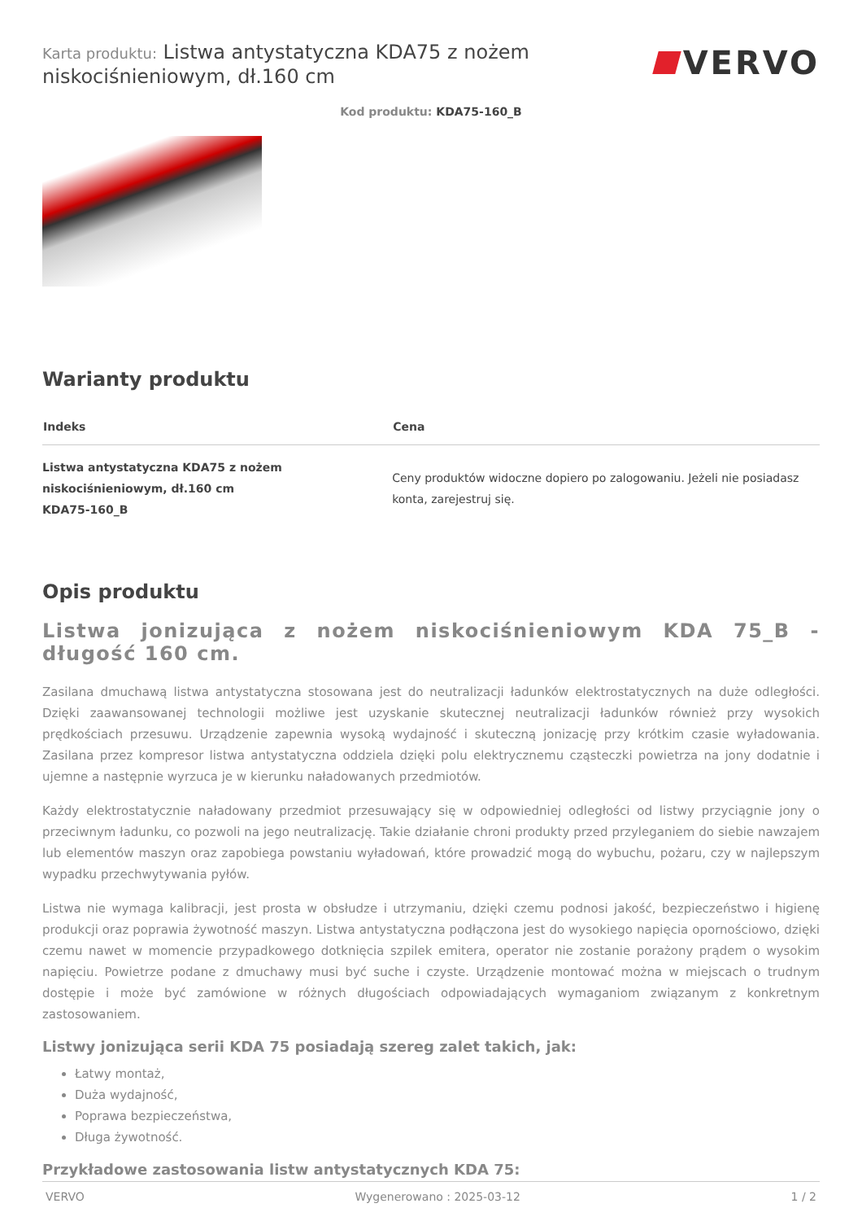Karta produktu: Listwa antystatyczna KDA75 z nożem niskociśnieniowym, dł.160 cm
VERVO
Kod produktu: KDA75-160_B
Warianty produktu
| Indeks | Cena |
| --- | --- |
| Listwa antystatyczna KDA75 z nożem niskociśnieniowym, dł.160 cm KDA75-160_B | Ceny produktów widoczne dopiero po zalogowaniu. Jeżeli nie posiadasz konta, zarejestruj się. |
Opis produktu
Listwa jonizująca z nożem niskociśnieniowym KDA 75_B - długość 160 cm.
Zasilana dmuchawą listwa antystatyczna stosowana jest do neutralizacji ładunków elektrostatycznych na duże odległości. Dzięki zaawansowanej technologii możliwe jest uzyskanie skutecznej neutralizacji ładunków również przy wysokich prędkościach przesuwu. Urządzenie zapewnia wysoką wydajność i skuteczną jonizację przy krótkim czasie wyładowania. Zasilana przez kompresor listwa antystatyczna oddziela dzięki polu elektrycznemu cząsteczki powietrza na jony dodatnie i ujemne a następnie wyrzuca je w kierunku naładowanych przedmiotów.
Każdy elektrostatycznie naładowany przedmiot przesuwający się w odpowiedniej odległości od listwy przyciągnie jony o przeciwnym ładunku, co pozwoli na jego neutralizację. Takie działanie chroni produkty przed przyleganiem do siebie nawzajem lub elementów maszyn oraz zapobiega powstaniu wyładowań, które prowadzić mogą do wybuchu, pożaru, czy w najlepszym wypadku przechwytywania pyłów.
Listwa nie wymaga kalibracji, jest prosta w obsłudze i utrzymaniu, dzięki czemu podnosi jakość, bezpieczeństwo i higienę produkcji oraz poprawia żywotność maszyn. Listwa antystatyczna podłączona jest do wysokiego napięcia opornościowo, dzięki czemu nawet w momencie przypadkowego dotknięcia szpilek emitera, operator nie zostanie porażony prądem o wysokim napięciu. Powietrze podane z dmuchawy musi być suche i czyste. Urządzenie montować można w miejscach o trudnym dostępie i może być zamówione w różnych długościach odpowiadających wymaganiom związanym z konkretnym zastosowaniem.
Listwy jonizująca serii KDA 75 posiadają szereg zalet takich, jak:
Łatwy montaż,
Duża wydajność,
Poprawa bezpieczeństwa,
Długa żywotność.
Przykładowe zastosowania listw antystatycznych KDA 75:
VERVO Wygenerowano : 2025-03-12 1 / 2